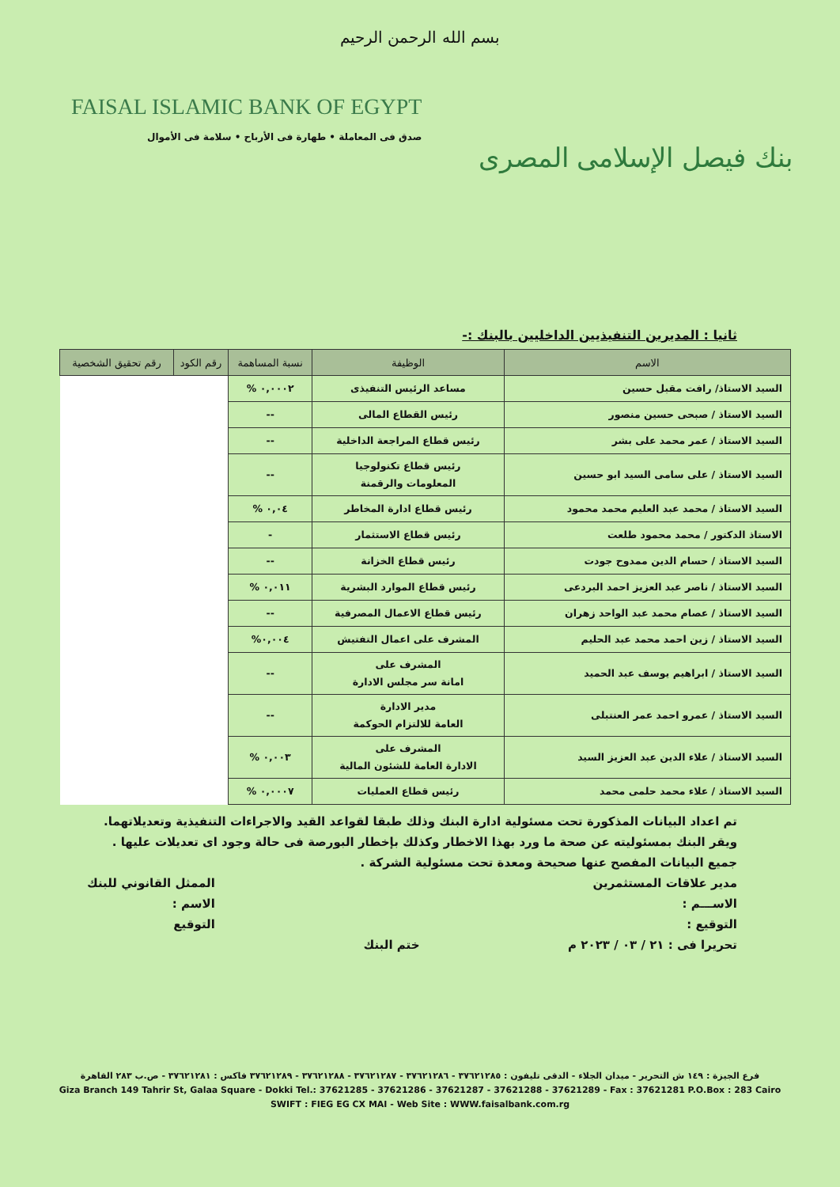بسم الله الرحمن الرحيم
FAISAL ISLAMIC BANK OF EGYPT
صدق فى المعاملة • طهارة فى الأرباح • سلامة فى الأموال
بنك فيصل الإسلامى المصرى
ثانيا : المديرين التنفيذيين الداخليين بالبنك :-
| الاسم | الوظيفة | نسبة المساهمة | رقم الكود | رقم تحقيق الشخصية |
| --- | --- | --- | --- | --- |
| السيد الاستاذ/ رافت مقبل حسين | مساعد الرئيس التنفيذى | ٠,٠٠٠٢ % | | |
| السيد الاستاذ / صبحى حسين منصور | رئيس القطاع المالى | -- | | |
| السيد الاستاذ / عمر محمد على بشر | رئيس قطاع المراجعة الداخلية | -- | | |
| السيد الاستاذ / على سامى السيد ابو حسين | رئيس قطاع تكنولوجيا المعلومات والرقمنة | -- | | |
| السيد الاستاذ / محمد عبد العليم محمد محمود | رئيس قطاع ادارة المخاطر | ٠,٠٤ % | | |
| الاستاذ الدكتور / محمد محمود طلعت | رئيس قطاع الاستثمار | - | | |
| السيد الاستاذ / حسام الدين ممدوح جودت | رئيس قطاع الخزانة | -- | | |
| السيد الاستاذ / ناصر عبد العزيز احمد البردعى | رئيس قطاع الموارد البشرية | ٠,٠١١ % | | |
| السيد الاستاذ / عصام محمد عبد الواحد زهران | رئيس قطاع الاعمال المصرفية | -- | | |
| السيد الاستاذ / زين احمد محمد عبد الحليم | المشرف على اعمال التفتيش | ٠,٠٠٤% | | |
| السيد الاستاذ / ابراهيم يوسف عبد الحميد | المشرف على امانة سر مجلس الادارة | -- | | |
| السيد الاستاذ / عمرو احمد عمر العنتبلى | مدير الادارة العامة للالتزام الحوكمة | -- | | |
| السيد الاستاذ / علاء الدين عبد العزيز السيد | المشرف على الادارة العامة للشئون المالية | ٠,٠٠٣ % | | |
| السيد الاستاذ / علاء محمد حلمى محمد | رئيس قطاع العمليات | ٠,٠٠٠٧ % | | |
تم اعداد البيانات المذكورة تحت مسئولية ادارة البنك وذلك طبقا لقواعد القيد والاجراءات التنفيذية وتعديلاتهما.
ويقر البنك بمسئوليته عن صحة ما ورد بهذا الاخطار وكذلك بإخطار البورصة فى حالة وجود اى تعديلات عليها .
جميع البيانات المفصح عنها صحيحة ومعدة تحت مسئولية الشركة .
مدير علاقات المستثمرين
الاســـم :
التوقيع :
تحريرا فى : ٢١ / ٠٣ / ٢٠٢٣ م
ختم البنك
الممثل القانوني للبنك
الاسم :
التوقيع
فرع الجيزة : ١٤٩ ش التحرير - ميدان الجلاء - الدقى تليفون : ٣٧٦٢١٢٨٥ - ٣٧٦٢١٢٨٦ - ٣٧٦٢١٢٨٧ - ٣٧٦٢١٢٨٨ - ٣٧٦٢١٢٨٩ فاكس : ٣٧٦٢١٢٨١ - ص.ب ٢٨٣ القاهرة
Giza Branch 149 Tahrir St, Galaa Square - Dokki Tel.: 37621285 - 37621286 - 37621287 - 37621288 - 37621289 - Fax : 37621281 P.O.Box : 283 Cairo
SWIFT : FIEG EG CX MAI - Web Site : WWW.faisalbank.com.rg